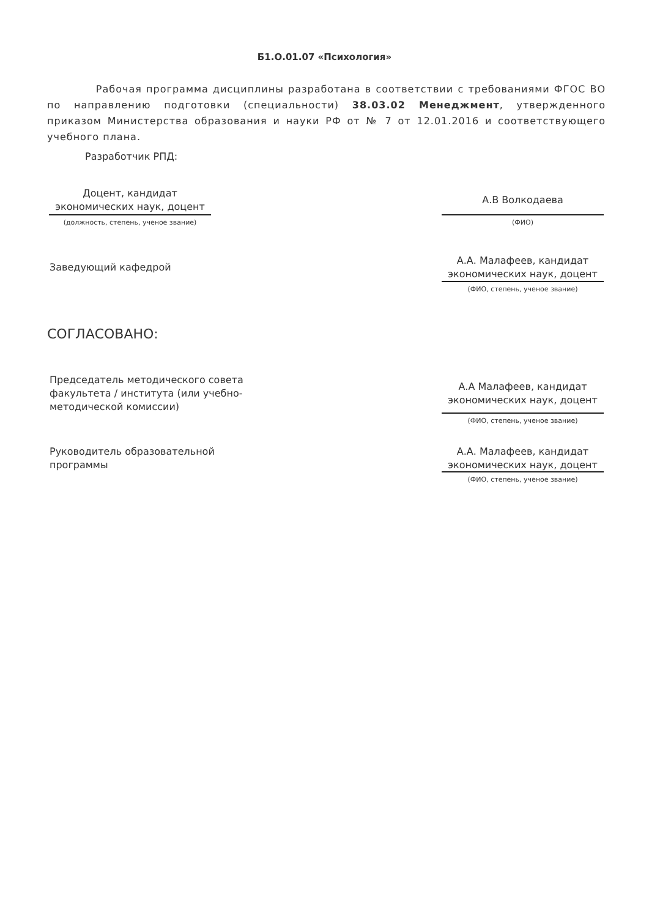Б1.О.01.07 «Психология»
Рабочая программа дисциплины разработана в соответствии с требованиями ФГОС ВО по направлению подготовки (специальности) 38.03.02 Менеджмент, утвержденного приказом Министерства образования и науки РФ от № 7 от 12.01.2016 и соответствующего учебного плана.
Разработчик РПД:
Доцент, кандидат экономических наук, доцент
(должность, степень, ученое звание)
А.В Волкодаева
(ФИО)
Заведующий кафедрой
А.А. Малафеев, кандидат экономических наук, доцент
(ФИО, степень, ученое звание)
СОГЛАСОВАНО:
Председатель методического совета факультета / института (или учебно-методической комиссии)
А.А Малафеев, кандидат экономических наук, доцент
(ФИО, степень, ученое звание)
Руководитель образовательной программы
А.А. Малафеев, кандидат экономических наук, доцент
(ФИО, степень, ученое звание)